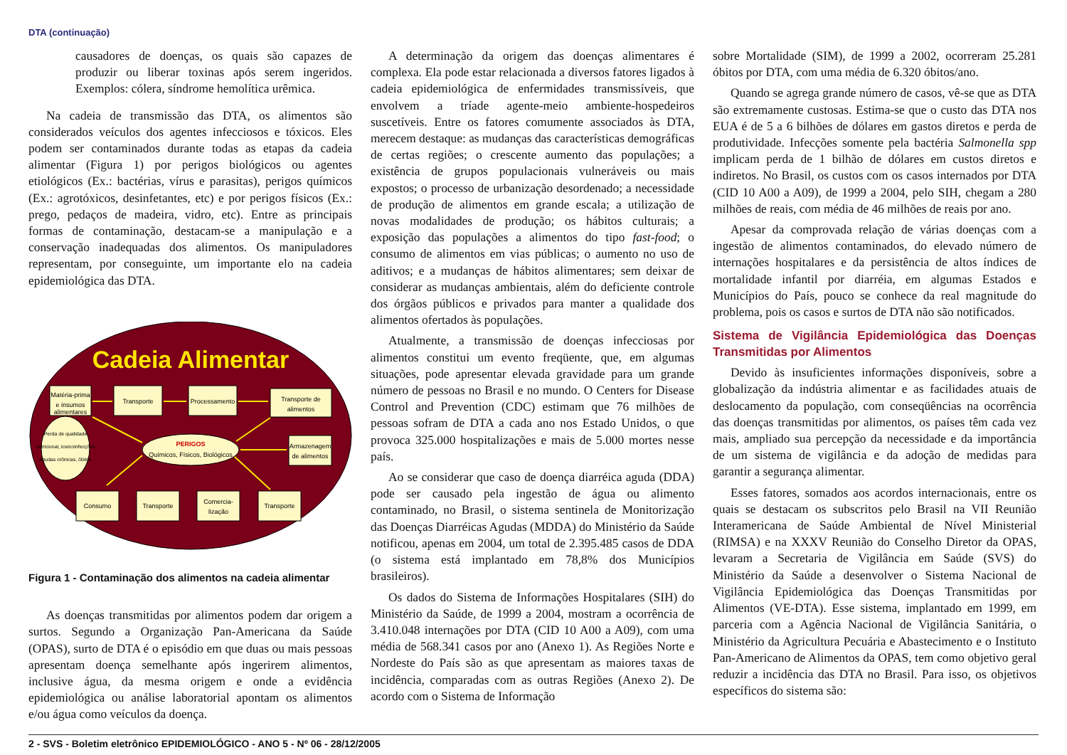DTA (continuação)
causadores de doenças, os quais são capazes de produzir ou liberar toxinas após serem ingeridos. Exemplos: cólera, síndrome hemolítica urêmica.
Na cadeia de transmissão das DTA, os alimentos são considerados veículos dos agentes infecciosos e tóxicos. Eles podem ser contaminados durante todas as etapas da cadeia alimentar (Figura 1) por perigos biológicos ou agentes etiológicos (Ex.: bactérias, vírus e parasitas), perigos químicos (Ex.: agrotóxicos, desinfetantes, etc) e por perigos físicos (Ex.: prego, pedaços de madeira, vidro, etc). Entre as principais formas de contaminação, destacam-se a manipulação e a conservação inadequadas dos alimentos. Os manipuladores representam, por conseguinte, um importante elo na cadeia epidemiológica das DTA.
Cadeia Alimentar
Matéria-prima
e insumos
alimentares
Transporte
Processamento
Transporte de
alimentos
Armazenagem
de alimentos
Transporte
Comercia-
lização
Transporte
Consumo
Perda de qualidade
nutricional, toxicoinfecções
agudas crônicas, óbitos
PERIGOS
Químicos, Físicos, Biológicos
Figura 1 - Contaminação dos alimentos na cadeia alimentar
As doenças transmitidas por alimentos podem dar origem a surtos. Segundo a Organização Pan-Americana da Saúde (OPAS), surto de DTA é o episódio em que duas ou mais pessoas apresentam doença semelhante após ingerirem alimentos, inclusive água, da mesma origem e onde a evidência epidemiológica ou análise laboratorial apontam os alimentos e/ou água como veículos da doença.
A determinação da origem das doenças alimentares é complexa. Ela pode estar relacionada a diversos fatores ligados à cadeia epidemiológica de enfermidades transmissíveis, que envolvem a tríade agente-meio ambiente-hospedeiros suscetíveis. Entre os fatores comumente associados às DTA, merecem destaque: as mudanças das características demográficas de certas regiões; o crescente aumento das populações; a existência de grupos populacionais vulneráveis ou mais expostos; o processo de urbanização desordenado; a necessidade de produção de alimentos em grande escala; a utilização de novas modalidades de produção; os hábitos culturais; a exposição das populações a alimentos do tipo fast-food; o consumo de alimentos em vias públicas; o aumento no uso de aditivos; e a mudanças de hábitos alimentares; sem deixar de considerar as mudanças ambientais, além do deficiente controle dos órgãos públicos e privados para manter a qualidade dos alimentos ofertados às populações.
Atualmente, a transmissão de doenças infecciosas por alimentos constitui um evento freqüente, que, em algumas situações, pode apresentar elevada gravidade para um grande número de pessoas no Brasil e no mundo. O Centers for Disease Control and Prevention (CDC) estimam que 76 milhões de pessoas sofram de DTA a cada ano nos Estado Unidos, o que provoca 325.000 hospitalizações e mais de 5.000 mortes nesse país.
Ao se considerar que caso de doença diarréica aguda (DDA) pode ser causado pela ingestão de água ou alimento contaminado, no Brasil, o sistema sentinela de Monitorização das Doenças Diarréicas Agudas (MDDA) do Ministério da Saúde notificou, apenas em 2004, um total de 2.395.485 casos de DDA (o sistema está implantado em 78,8% dos Municípios brasileiros).
Os dados do Sistema de Informações Hospitalares (SIH) do Ministério da Saúde, de 1999 a 2004, mostram a ocorrência de 3.410.048 internações por DTA (CID 10 A00 a A09), com uma média de 568.341 casos por ano (Anexo 1). As Regiões Norte e Nordeste do País são as que apresentam as maiores taxas de incidência, comparadas com as outras Regiões (Anexo 2). De acordo com o Sistema de Informação
sobre Mortalidade (SIM), de 1999 a 2002, ocorreram 25.281 óbitos por DTA, com uma média de 6.320 óbitos/ano.
Quando se agrega grande número de casos, vê-se que as DTA são extremamente custosas. Estima-se que o custo das DTA nos EUA é de 5 a 6 bilhões de dólares em gastos diretos e perda de produtividade. Infecções somente pela bactéria Salmonella spp implicam perda de 1 bilhão de dólares em custos diretos e indiretos. No Brasil, os custos com os casos internados por DTA (CID 10 A00 a A09), de 1999 a 2004, pelo SIH, chegam a 280 milhões de reais, com média de 46 milhões de reais por ano.
Apesar da comprovada relação de várias doenças com a ingestão de alimentos contaminados, do elevado número de internações hospitalares e da persistência de altos índices de mortalidade infantil por diarréia, em algumas Estados e Municípios do País, pouco se conhece da real magnitude do problema, pois os casos e surtos de DTA não são notificados.
Sistema de Vigilância Epidemiológica das Doenças Transmitidas por Alimentos
Devido às insuficientes informações disponíveis, sobre a globalização da indústria alimentar e as facilidades atuais de deslocamento da população, com conseqüências na ocorrência das doenças transmitidas por alimentos, os países têm cada vez mais, ampliado sua percepção da necessidade e da importância de um sistema de vigilância e da adoção de medidas para garantir a segurança alimentar.
Esses fatores, somados aos acordos internacionais, entre os quais se destacam os subscritos pelo Brasil na VII Reunião Interamericana de Saúde Ambiental de Nível Ministerial (RIMSA) e na XXXV Reunião do Conselho Diretor da OPAS, levaram a Secretaria de Vigilância em Saúde (SVS) do Ministério da Saúde a desenvolver o Sistema Nacional de Vigilância Epidemiológica das Doenças Transmitidas por Alimentos (VE-DTA). Esse sistema, implantado em 1999, em parceria com a Agência Nacional de Vigilância Sanitária, o Ministério da Agricultura Pecuária e Abastecimento e o Instituto Pan-Americano de Alimentos da OPAS, tem como objetivo geral reduzir a incidência das DTA no Brasil. Para isso, os objetivos específicos do sistema são:
2 - SVS - Boletim eletrônico EPIDEMIOLÓGICO - ANO 5 - Nº 06 - 28/12/2005